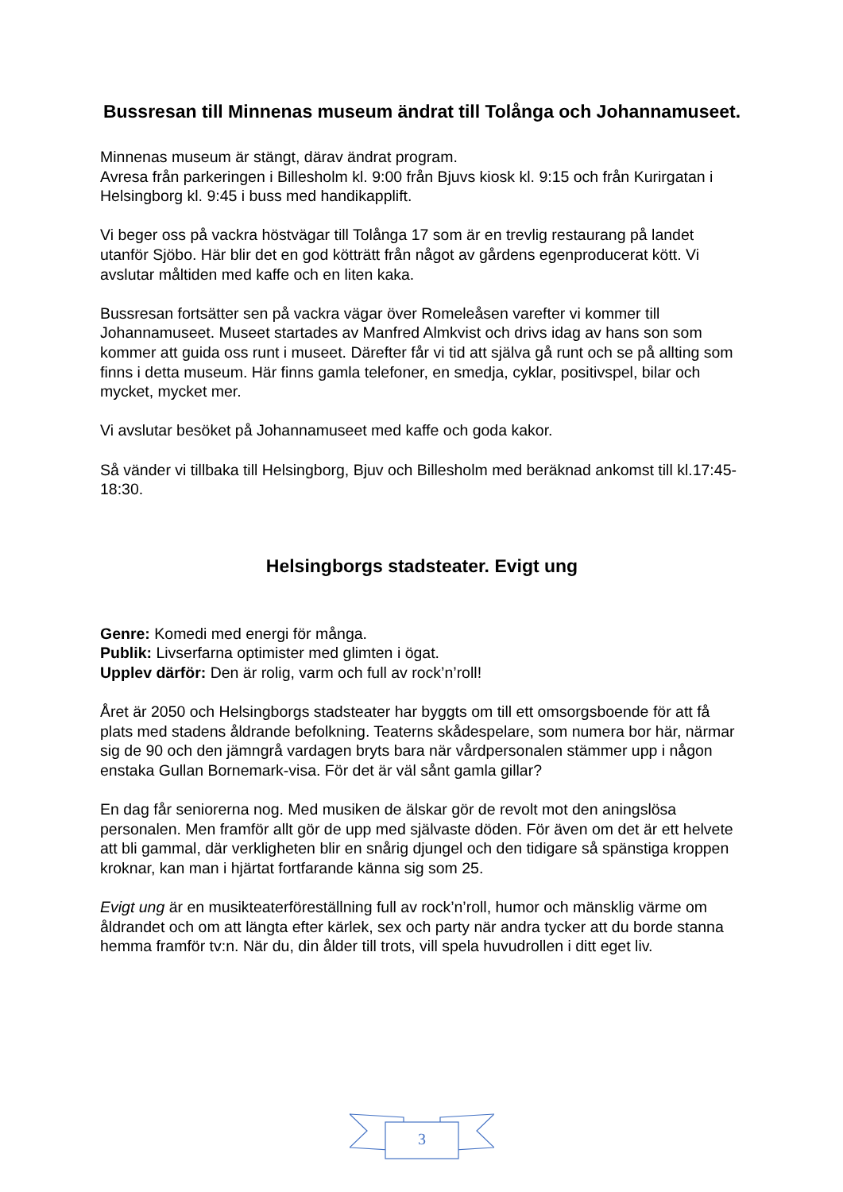Bussresan till Minnenas museum ändrat till Tolånga och Johannamuseet.
Minnenas museum är stängt, därav ändrat program.
Avresa från parkeringen i Billesholm kl. 9:00 från Bjuvs kiosk kl. 9:15 och från Kurirgatan i Helsingborg kl. 9:45 i buss med handikapplift.
Vi beger oss på vackra höstvägar till Tolånga 17 som är en trevlig restaurang på landet utanför Sjöbo. Här blir det en god kötträtt från något av gårdens egenproducerat kött. Vi avslutar måltiden med kaffe och en liten kaka.
Bussresan fortsätter sen på vackra vägar över Romeleåsen varefter vi kommer till Johannamuseet. Museet startades av Manfred Almkvist och drivs idag av hans son som kommer att guida oss runt i museet. Därefter får vi tid att själva gå runt och se på allting som finns i detta museum. Här finns gamla telefoner, en smedja, cyklar, positivspel, bilar och mycket, mycket mer.
Vi avslutar besöket på Johannamuseet med kaffe och goda kakor.
Så vänder vi tillbaka till Helsingborg, Bjuv och Billesholm med beräknad ankomst till kl.17:45-18:30.
Helsingborgs stadsteater. Evigt ung
Genre: Komedi med energi för många.
Publik: Livserfarna optimister med glimten i ögat.
Upplev därför: Den är rolig, varm och full av rock’n’roll!
Året är 2050 och Helsingborgs stadsteater har byggts om till ett omsorgsboende för att få plats med stadens åldrande befolkning. Teaterns skådespelare, som numera bor här, närmar sig de 90 och den jämngrå vardagen bryts bara när vårdpersonalen stämmer upp i någon enstaka Gullan Bornemark-visa. För det är väl sånt gamla gillar?
En dag får seniorerna nog. Med musiken de älskar gör de revolt mot den aningslösa personalen. Men framför allt gör de upp med självaste döden. För även om det är ett helvete att bli gammal, där verkligheten blir en snårig djungel och den tidigare så spänstiga kroppen kroknar, kan man i hjärtat fortfarande känna sig som 25.
Evigt ung är en musikteaterföreställning full av rock’n’roll, humor och mänsklig värme om åldrandet och om att längta efter kärlek, sex och party när andra tycker att du borde stanna hemma framför tv:n. När du, din ålder till trots, vill spela huvudrollen i ditt eget liv.
3